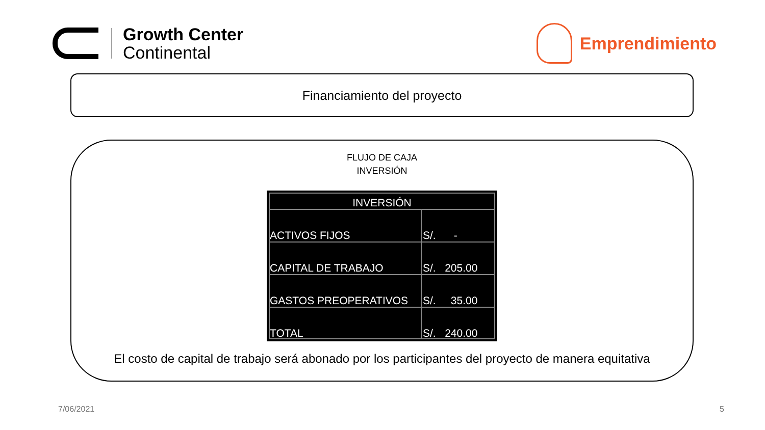Growth Center
Continental
Emprendimiento
Financiamiento del proyecto
FLUJO DE CAJA
INVERSIÓN
| INVERSIÓN | |
| --- | --- |
| ACTIVOS FIJOS | S/. - |
| CAPITAL DE TRABAJO | S/. 205.00 |
| GASTOS PREOPERATIVOS | S/. 35.00 |
| TOTAL | S/. 240.00 |
El costo de capital de trabajo será abonado por los participantes del proyecto de manera equitativa
7/06/2021 5